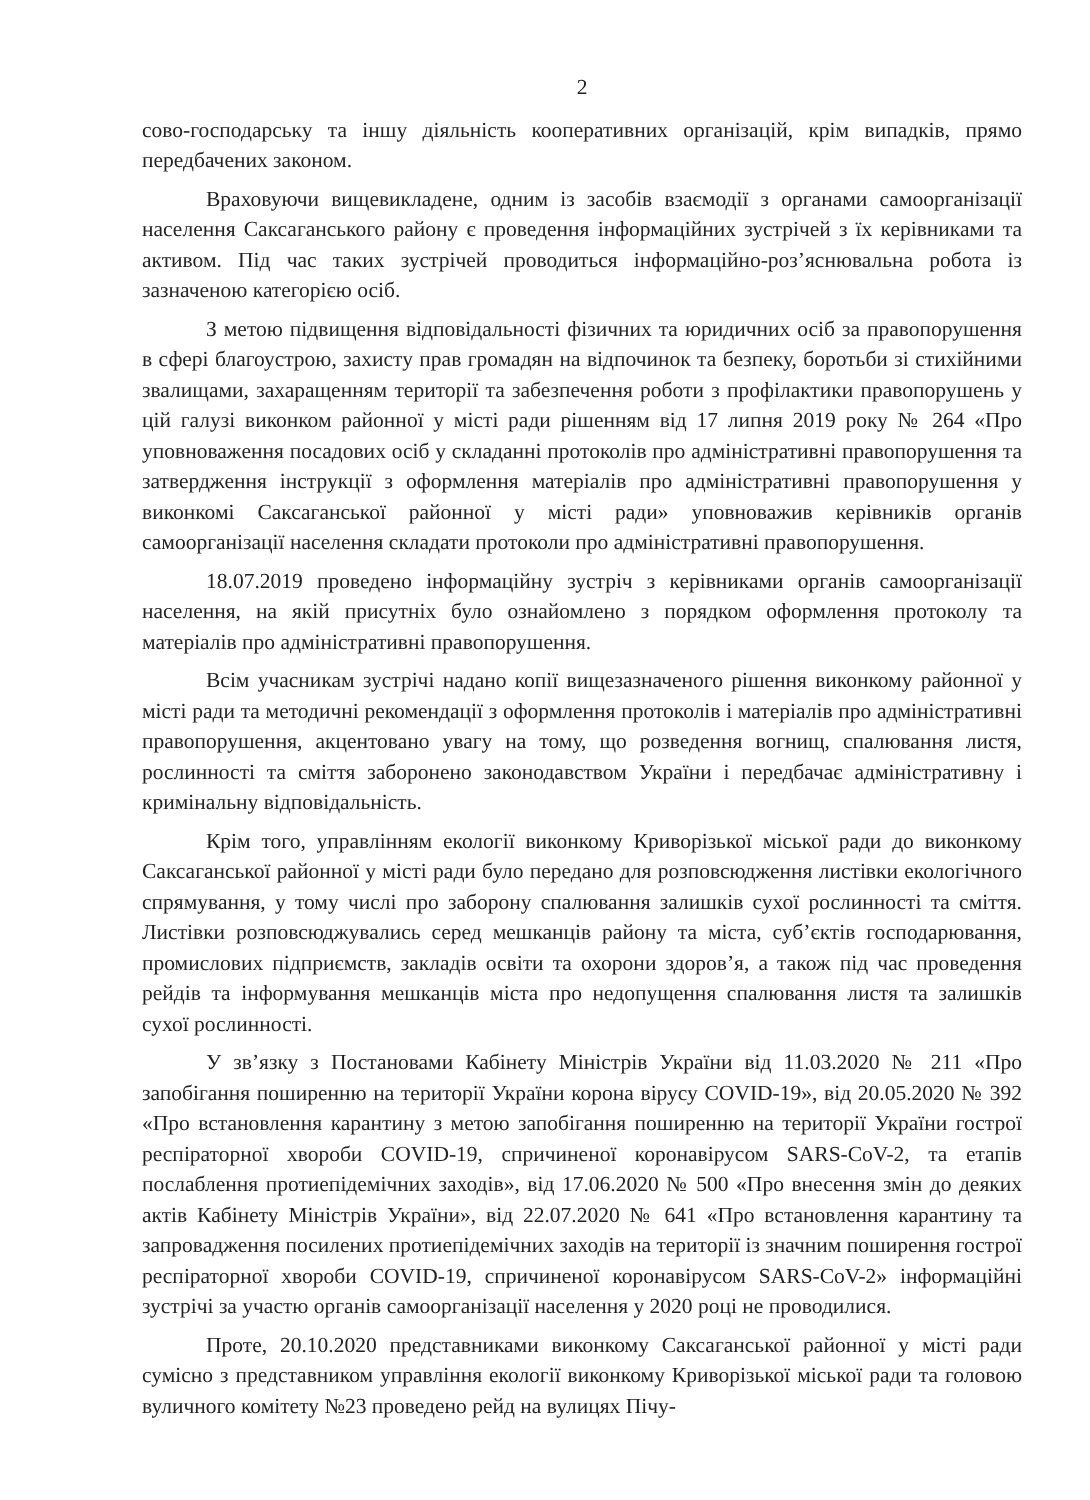2
сово-господарську та іншу діяльність кооперативних організацій, крім випадків, прямо передбачених законом.
Враховуючи вищевикладене, одним із засобів взаємодії з органами самоорганізації населення Саксаганського району є проведення інформаційних зустрічей з їх керівниками та активом. Під час таких зустрічей проводиться інформаційно-роз’яснювальна робота із зазначеною категорією осіб.
З метою підвищення відповідальності фізичних та юридичних осіб за правопорушення в сфері благоустрою, захисту прав громадян на відпочинок та безпеку, боротьби зі стихійними звалищами, захаращенням території та забезпечення роботи з профілактики правопорушень у цій галузі виконком районної у місті ради рішенням від 17 липня 2019 року № 264 «Про уповноваження посадових осіб у складанні протоколів про адміністративні правопорушення та затвердження інструкції з оформлення матеріалів про адміністративні правопорушення у виконкомі Саксаганської районної у місті ради» уповноважив керівників органів самоорганізації населення складати протоколи про адміністративні правопорушення.
18.07.2019 проведено інформаційну зустріч з керівниками органів самоорганізації населення, на якій присутніх було ознайомлено з порядком оформлення протоколу та матеріалів про адміністративні правопорушення.
Всім учасникам зустрічі надано копії вищезазначеного рішення виконкому районної у місті ради та методичні рекомендації з оформлення протоколів і матеріалів про адміністративні правопорушення, акцентовано увагу на тому, що розведення вогнищ, спалювання листя, рослинності та сміття заборонено законодавством України і передбачає адміністративну і кримінальну відповідальність.
Крім того, управлінням екології виконкому Криворізької міської ради до виконкому Саксаганської районної у місті ради було передано для розповсюдження листівки екологічного спрямування, у тому числі про заборону спалювання залишків сухої рослинності та сміття. Листівки розповсюджувались серед мешканців району та міста, суб’єктів господарювання, промислових підприємств, закладів освіти та охорони здоров’я, а також під час проведення рейдів та інформування мешканців міста про недопущення спалювання листя та залишків сухої рослинності.
У зв’язку з Постановами Кабінету Міністрів України від 11.03.2020 № 211 «Про запобігання поширенню на території України корона вірусу COVID-19», від 20.05.2020 № 392 «Про встановлення карантину з метою запобігання поширенню на території України гострої респіраторної хвороби COVID-19, спричиненої коронавірусом SARS-CoV-2, та етапів послаблення протиепідемічних заходів», від 17.06.2020 № 500 «Про внесення змін до деяких актів Кабінету Міністрів України», від 22.07.2020 № 641 «Про встановлення карантину та запровадження посилених протиепідемічних заходів на території із значним поширення гострої респіраторної хвороби COVID-19, спричиненої коронавірусом SARS-CoV-2» інформаційні зустрічі за участю органів самоорганізації населення у 2020 році не проводилися.
Проте, 20.10.2020 представниками виконкому Саксаганської районної у місті ради сумісно з представником управління екології виконкому Криворізької міської ради та головою вуличного комітету №23 проведено рейд на вулицях Пічу-